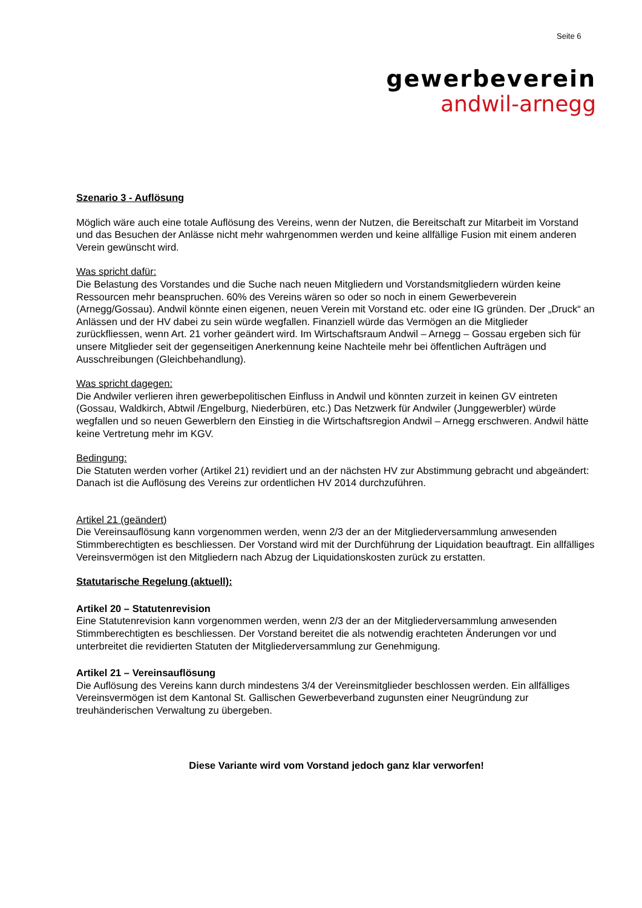Seite 6
gewerbeverein
andwil-arnegg
Szenario 3 - Auflösung
Möglich wäre auch eine totale Auflösung des Vereins, wenn der Nutzen, die Bereitschaft zur Mitarbeit im Vorstand und das Besuchen der Anlässe nicht mehr wahrgenommen werden und keine allfällige Fusion mit einem anderen Verein gewünscht wird.
Was spricht dafür:
Die Belastung des Vorstandes und die Suche nach neuen Mitgliedern und Vorstandsmitgliedern würden keine Ressourcen mehr beanspruchen. 60% des Vereins wären so oder so noch in einem Gewerbeverein (Arnegg/Gossau). Andwil könnte einen eigenen, neuen Verein mit Vorstand etc. oder eine IG gründen. Der „Druck“ an Anlässen und der HV dabei zu sein würde wegfallen. Finanziell würde das Vermögen an die Mitglieder zurückfliessen, wenn Art. 21 vorher geändert wird. Im Wirtschaftsraum Andwil – Arnegg – Gossau ergeben sich für unsere Mitglieder seit der gegenseitigen Anerkennung keine Nachteile mehr bei öffentlichen Aufträgen und Ausschreibungen (Gleichbehandlung).
Was spricht dagegen:
Die Andwiler verlieren ihren gewerbepolitischen Einfluss in Andwil und könnten zurzeit in keinen GV eintreten (Gossau, Waldkirch, Abtwil /Engelburg, Niederbüren, etc.) Das Netzwerk für Andwiler (Junggewerbler) würde wegfallen und so neuen Gewerblern den Einstieg in die Wirtschaftsregion Andwil – Arnegg erschweren. Andwil hätte keine Vertretung mehr im KGV.
Bedingung:
Die Statuten werden vorher (Artikel 21) revidiert und an der nächsten HV zur Abstimmung gebracht und abgeändert: Danach ist die Auflösung des Vereins zur ordentlichen HV 2014 durchzuführen.
Artikel 21 (geändert)
Die Vereinsauflösung kann vorgenommen werden, wenn 2/3 der an der Mitgliederversammlung anwesenden Stimmberechtigten es beschliessen. Der Vorstand wird mit der Durchführung der Liquidation beauftragt. Ein allfälliges Vereinsvermögen ist den Mitgliedern nach Abzug der Liquidationskosten zurück zu erstatten.
Statutarische Regelung (aktuell):
Artikel 20 – Statutenrevision
Eine Statutenrevision kann vorgenommen werden, wenn 2/3 der an der Mitgliederversammlung anwesenden Stimmberechtigten es beschliessen. Der Vorstand bereitet die als notwendig erachteten Änderungen vor und unterbreitet die revidierten Statuten der Mitgliederversammlung zur Genehmigung.
Artikel 21 – Vereinsauflösung
Die Auflösung des Vereins kann durch mindestens 3/4 der Vereinsmitglieder beschlossen werden. Ein allfälliges Vereinsvermögen ist dem Kantonal St. Gallischen Gewerbeverband zugunsten einer Neugründung zur treuhänderischen Verwaltung zu übergeben.
Diese Variante wird vom Vorstand jedoch ganz klar verworfen!